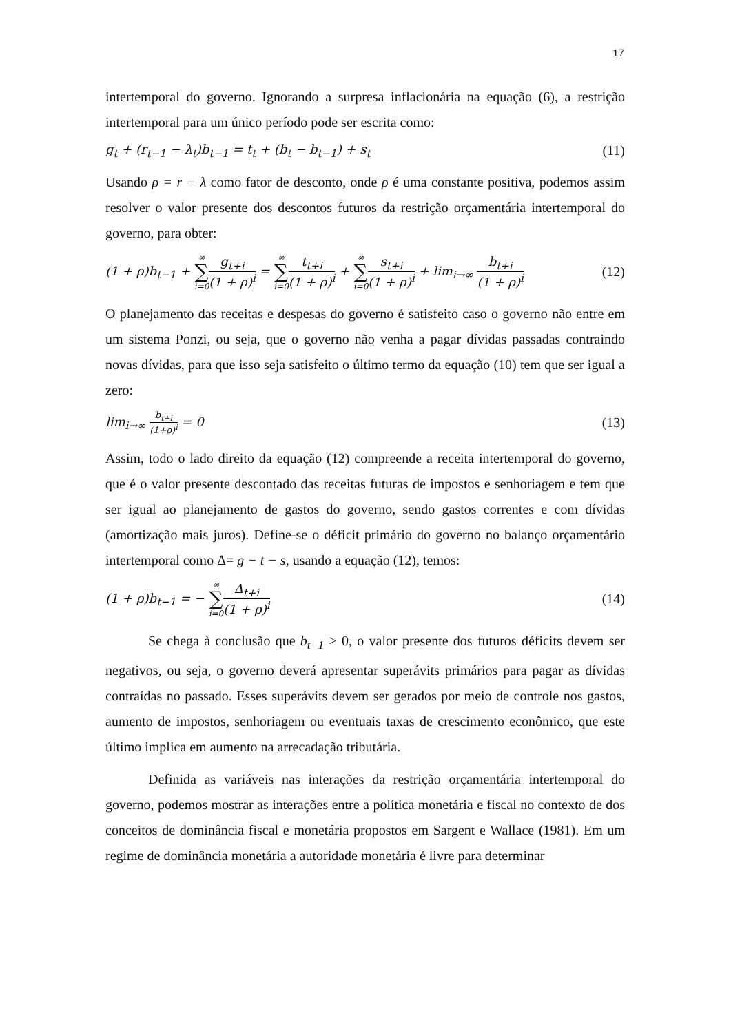17
intertemporal do governo. Ignorando a surpresa inflacionária na equação (6), a restrição intertemporal para um único período pode ser escrita como:
g<sub>t</sub> + (r<sub>t−1</sub> − λ<sub>t</sub>)b<sub>t−1</sub> = t<sub>t</sub> + (b<sub>t</sub> − b<sub>t−1</sub>) + s<sub>t</sub> (11)
Usando ρ = r − λ como fator de desconto, onde ρ é uma constante positiva, podemos assim resolver o valor presente dos descontos futuros da restrição orçamentária intertemporal do governo, para obter:
(1 + ρ)b<sub>t−1</sub> + ∞ ∑ i=0 g<sub>t+i</sub> (1 + ρ)<sup>i</sup> = ∞ ∑ i=0 t<sub>t+i</sub> (1 + ρ)<sup>i</sup> + ∞ ∑ i=0 s<sub>t+i</sub> (1 + ρ)<sup>i</sup> + lim<sub>i→∞</sub> b<sub>t+i</sub> (1 + ρ)<sup>i</sup> (12)
O planejamento das receitas e despesas do governo é satisfeito caso o governo não entre em um sistema Ponzi, ou seja, que o governo não venha a pagar dívidas passadas contraindo novas dívidas, para que isso seja satisfeito o último termo da equação (10) tem que ser igual a zero:
lim<sub>i→∞</sub> b<sub>t+i</sub> (1+ρ)<sup>i</sup> = 0 (13)
Assim, todo o lado direito da equação (12) compreende a receita intertemporal do governo, que é o valor presente descontado das receitas futuras de impostos e senhoriagem e tem que ser igual ao planejamento de gastos do governo, sendo gastos correntes e com dívidas (amortização mais juros). Define-se o déficit primário do governo no balanço orçamentário intertemporal como Δ= g − t − s, usando a equação (12), temos:
(1 + ρ)b<sub>t−1</sub> = − ∞ ∑ i=0 Δ<sub>t+i</sub> (1 + ρ)<sup>i</sup> (14)
Se chega à conclusão que b<sub>t−1</sub> > 0, o valor presente dos futuros déficits devem ser negativos, ou seja, o governo deverá apresentar superávits primários para pagar as dívidas contraídas no passado. Esses superávits devem ser gerados por meio de controle nos gastos, aumento de impostos, senhoriagem ou eventuais taxas de crescimento econômico, que este último implica em aumento na arrecadação tributária.
Definida as variáveis nas interações da restrição orçamentária intertemporal do governo, podemos mostrar as interações entre a política monetária e fiscal no contexto de dos conceitos de dominância fiscal e monetária propostos em Sargent e Wallace (1981). Em um regime de dominância monetária a autoridade monetária é livre para determinar